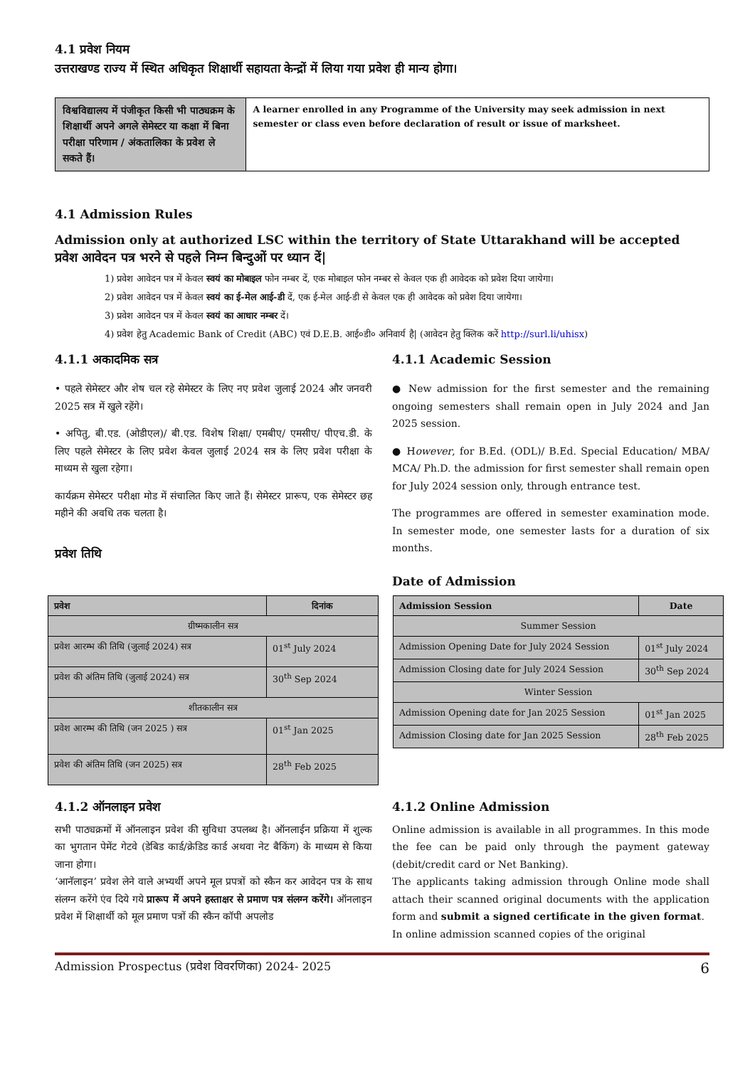4.1 प्रवेश नियम
उत्तराखण्ड राज्य में स्थित अधिकृत शिक्षार्थी सहायता केन्द्रों में लिया गया प्रवेश ही मान्य होगा।
विश्वविद्यालय में पंजीकृत किसी भी पाठ्यक्रम के शिक्षार्थी अपने अगले सेमेस्टर या कक्षा में बिना परीक्षा परिणाम / अंकतालिका के प्रवेश ले सकते हैं।
A learner enrolled in any Programme of the University may seek admission in next semester or class even before declaration of result or issue of marksheet.
4.1 Admission Rules
Admission only at authorized LSC within the territory of State Uttarakhand will be accepted
प्रवेश आवेदन पत्र भरने से पहले निम्न बिन्दुओं पर ध्यान दें|
1) प्रवेश आवेदन पत्र में केवल स्वयं का मोबाइल फोन नम्बर दें, एक मोबाइल फोन नम्बर से केवल एक ही आवेदक को प्रवेश दिया जायेगा।
2) प्रवेश आवेदन पत्र में केवल स्वयं का ई-मेल आई-डी दें, एक ई-मेल आई-डी से केवल एक ही आवेदक को प्रवेश दिया जायेगा।
3) प्रवेश आवेदन पत्र में केवल स्वयं का आधार नम्बर दें।
4) प्रवेश हेतु Academic Bank of Credit (ABC) एवं D.E.B. आई०डी० अनिवार्य है| (आवेदन हेतु क्लिक करें http://surl.li/uhisx)
4.1.1 अकादमिक सत्र
• पहले सेमेस्टर और शेष चल रहे सेमेस्टर के लिए नए प्रवेश जुलाई 2024 और जनवरी 2025 सत्र में खुले रहेंगे।
• अपितु, बी.एड. (ओडीएल)/ बी.एड. विशेष शिक्षा/ एमबीए/ एमसीए/ पीएच.डी. के लिए पहले सेमेस्टर के लिए प्रवेश केवल जुलाई 2024 सत्र के लिए प्रवेश परीक्षा के माध्यम से खुला रहेगा।
कार्यक्रम सेमेस्टर परीक्षा मोड में संचालित किए जाते हैं। सेमेस्टर प्रारूप, एक सेमेस्टर छह महीने की अवधि तक चलता है।
प्रवेश तिथि
4.1.1 Academic Session
● New admission for the first semester and the remaining ongoing semesters shall remain open in July 2024 and Jan 2025 session.
● However, for B.Ed. (ODL)/ B.Ed. Special Education/ MBA/ MCA/ Ph.D. the admission for first semester shall remain open for July 2024 session only, through entrance test.
The programmes are offered in semester examination mode. In semester mode, one semester lasts for a duration of six months.
Date of Admission
| प्रवेश | दिनांक |
| --- | --- |
| ग्रीष्मकालीन सत्र | |
| प्रवेश आरम्भ की तिथि (जुलाई 2024) सत्र | 01<sup>st</sup> July 2024 |
| प्रवेश की अंतिम तिथि (जुलाई 2024) सत्र | 30<sup>th</sup> Sep 2024 |
| शीतकालीन सत्र | |
| प्रवेश आरम्भ की तिथि (जन 2025 ) सत्र | 01<sup>st</sup> Jan 2025 |
| प्रवेश की अंतिम तिथि (जन 2025) सत्र | 28<sup>th</sup> Feb 2025 |
| Admission Session | Date |
| --- | --- |
| Summer Session | |
| Admission Opening Date for July 2024 Session | 01<sup>st</sup> July 2024 |
| Admission Closing date for July 2024 Session | 30<sup>th</sup> Sep 2024 |
| Winter Session | |
| Admission Opening date for Jan 2025 Session | 01<sup>st</sup> Jan 2025 |
| Admission Closing date for Jan 2025 Session | 28<sup>th</sup> Feb 2025 |
4.1.2 ऑनलाइन प्रवेश
सभी पाठ्यक्रमों में ऑनलाइन प्रवेश की सुविधा उपलब्ध है। ऑनलाईन प्रक्रिया में शुल्क का भुगतान पेमेंट गेटवे (डेबिड कार्ड/क्रेडिड कार्ड अथवा नेट बैकिंग) के माध्यम से किया जाना होगा।
‘आनॅलाइन’ प्रवेश लेने वाले अभ्यर्थी अपने मूल प्रपत्रों को स्कैन कर आवेदन पत्र के साथ संलग्न करेंगे एंव दिये गये प्रारूप में अपने हस्ताक्षर से प्रमाण पत्र संलग्न करेंगे। ऑनलाइन प्रवेश में शिक्षार्थी को मूल प्रमाण पत्रों की स्कैन कॉपी अपलोड
4.1.2 Online Admission
Online admission is available in all programmes. In this mode the fee can be paid only through the payment gateway (debit/credit card or Net Banking).
The applicants taking admission through Online mode shall attach their scanned original documents with the application form and submit a signed certificate in the given format.
In online admission scanned copies of the original
Admission Prospectus (प्रवेश विवरणिका) 2024- 2025 6